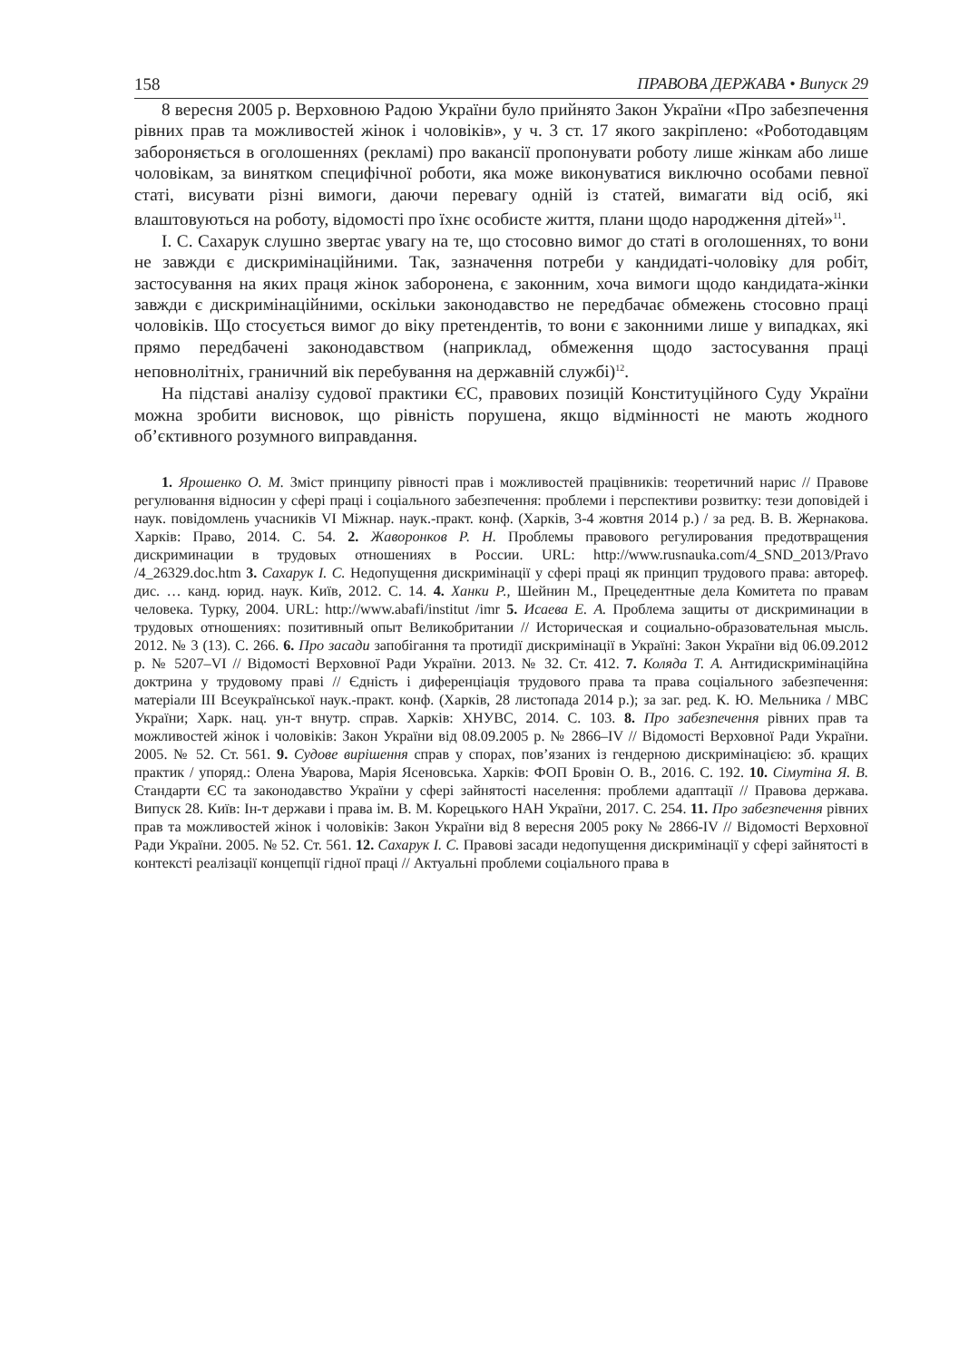158 ПРАВОВА ДЕРЖАВА • Випуск 29
8 вересня 2005 р. Верховною Радою України було прийнято Закон України «Про забезпечення рівних прав та можливостей жінок і чоловіків», у ч. 3 ст. 17 якого закріплено: «Роботодавцям забороняється в оголошеннях (рекламі) про вакансії пропонувати роботу лише жінкам або лише чоловікам, за винятком специфічної роботи, яка може виконуватися виключно особами певної статі, висувати різні вимоги, даючи перевагу одній із статей, вимагати від осіб, які влаштовуються на роботу, відомості про їхнє особисте життя, плани щодо народження дітей»<sup>11</sup>.
І. С. Сахарук слушно звертає увагу на те, що стосовно вимог до статі в оголошеннях, то вони не завжди є дискримінаційними. Так, зазначення потреби у кандидаті-чоловіку для робіт, застосування на яких праця жінок заборонена, є законним, хоча вимоги щодо кандидата-жінки завжди є дискримінаційними, оскільки законодавство не передбачає обмежень стосовно праці чоловіків. Що стосується вимог до віку претендентів, то вони є законними лише у випадках, які прямо передбачені законодавством (наприклад, обмеження щодо застосування праці неповнолітніх, граничний вік перебування на державній службі)<sup>12</sup>.
На підставі аналізу судової практики ЄС, правових позицій Конституційного Суду України можна зробити висновок, що рівність порушена, якщо відмінності не мають жодного об’єктивного розумного виправдання.
1. Ярошенко О. М. Зміст принципу рівності прав і можливостей працівників: теоретичний нарис // Правове регулювання відносин у сфері праці і соціального забезпечення: проблеми і перспективи розвитку: тези доповідей і наук. повідомлень учасників VI Міжнар. наук.-практ. конф. (Харків, 3-4 жовтня 2014 р.) / за ред. В. В. Жернакова. Харків: Право, 2014. С. 54. 2. Жаворонков Р. Н. Проблемы правового регулирования предотвращения дискриминации в трудовых отношениях в России. URL: http://www.rusnauka.com/4_SND_2013/Pravo /4_26329.doc.htm 3. Сахарук І. С. Недопущення дискримінації у сфері праці як принцип трудового права: автореф. дис. … канд. юрид. наук. Київ, 2012. С. 14. 4. Ханки Р., Шейнин М., Прецедентные дела Комитета по правам человека. Турку, 2004. URL: http://www.abafi/institut /imr 5. Исаева Е. А. Проблема защиты от дискриминации в трудовых отношениях: позитивный опыт Великобритании // Историческая и социально-образовательная мысль. 2012. № 3 (13). С. 266. 6. Про засади запобігання та протидії дискримінації в Україні: Закон України від 06.09.2012 р. № 5207–VI // Відомості Верховної Ради України. 2013. № 32. Ст. 412. 7. Коляда Т. А. Антидискримінаційна доктрина у трудовому праві // Єдність і диференціація трудового права та права соціального забезпечення: матеріали III Всеукраїнської наук.-практ. конф. (Харків, 28 листопада 2014 р.); за заг. ред. К. Ю. Мельника / МВС України; Харк. нац. ун-т внутр. справ. Харків: ХНУВС, 2014. С. 103. 8. Про забезпечення рівних прав та можливостей жінок і чоловіків: Закон України від 08.09.2005 р. № 2866–IV // Відомості Верховної Ради України. 2005. № 52. Ст. 561. 9. Судове вирішення справ у спорах, пов’язаних із гендерною дискримінацією: зб. кращих практик / упоряд.: Олена Уварова, Марія Ясеновська. Харків: ФОП Бровін О. В., 2016. С. 192. 10. Сімутіна Я. В. Стандарти ЄС та законодавство України у сфері зайнятості населення: проблеми адаптації // Правова держава. Випуск 28. Київ: Ін-т держави і права ім. В. М. Корецького НАН України, 2017. С. 254. 11. Про забезпечення рівних прав та можливостей жінок і чоловіків: Закон України від 8 вересня 2005 року № 2866-IV // Відомості Верховної Ради України. 2005. № 52. Ст. 561. 12. Сахарук І. С. Правові засади недопущення дискримінації у сфері зайнятості в контексті реалізації концепції гідної праці // Актуальні проблеми соціального права в